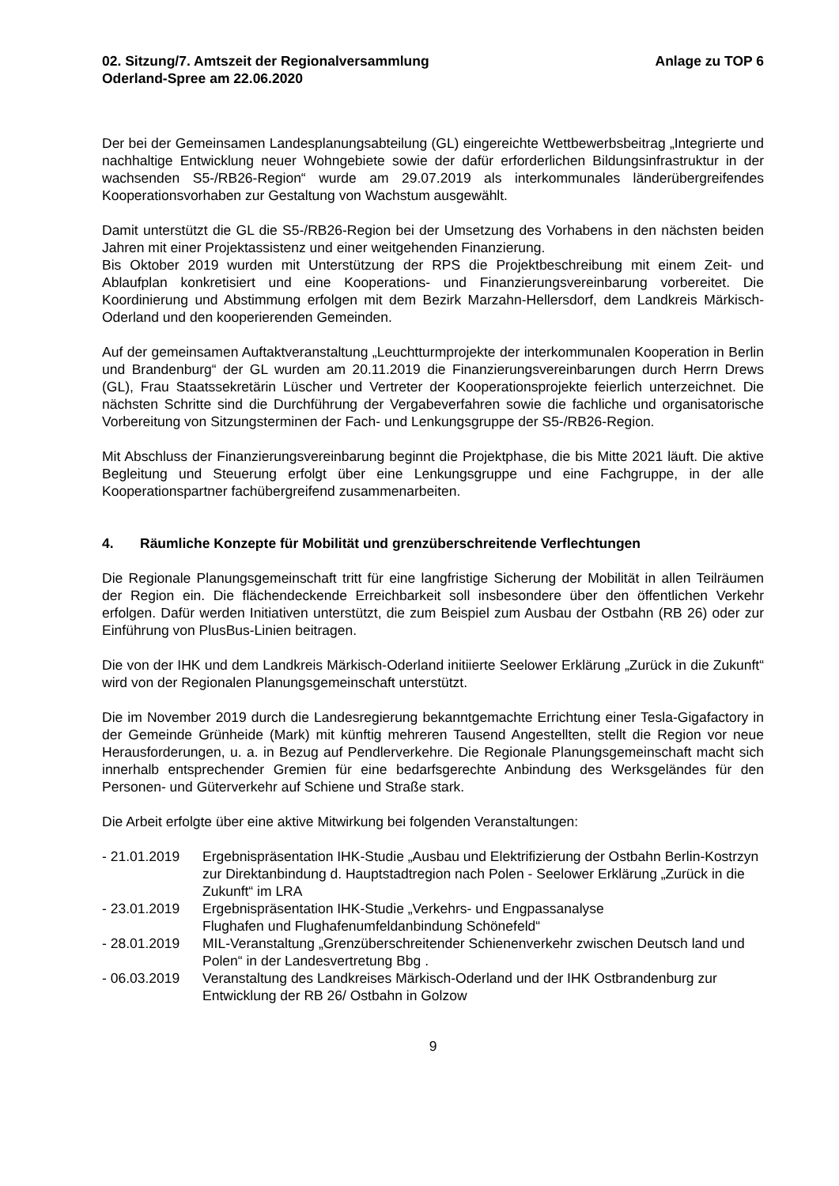02. Sitzung/7. Amtszeit der Regionalversammlung
Oderland-Spree am 22.06.2020
Anlage zu TOP 6
Der bei der Gemeinsamen Landesplanungsabteilung (GL) eingereichte Wettbewerbsbeitrag „Integrierte und nachhaltige Entwicklung neuer Wohngebiete sowie der dafür erforderlichen Bildungsinfrastruktur in der wachsenden S5-/RB26-Region“ wurde am 29.07.2019 als interkommunales länderübergreifendes Kooperationsvorhaben zur Gestaltung von Wachstum ausgewählt.
Damit unterstützt die GL die S5-/RB26-Region bei der Umsetzung des Vorhabens in den nächsten beiden Jahren mit einer Projektassistenz und einer weitgehenden Finanzierung.
Bis Oktober 2019 wurden mit Unterstützung der RPS die Projektbeschreibung mit einem Zeit- und Ablaufplan konkretisiert und eine Kooperations- und Finanzierungsvereinbarung vorbereitet. Die Koordinierung und Abstimmung erfolgen mit dem Bezirk Marzahn-Hellersdorf, dem Landkreis Märkisch-Oderland und den kooperierenden Gemeinden.
Auf der gemeinsamen Auftaktveranstaltung „Leuchtturmprojekte der interkommunalen Kooperation in Berlin und Brandenburg“ der GL wurden am 20.11.2019 die Finanzierungsvereinbarungen durch Herrn Drews (GL), Frau Staatssekretärin Lüscher und Vertreter der Kooperationsprojekte feierlich unterzeichnet. Die nächsten Schritte sind die Durchführung der Vergabeverfahren sowie die fachliche und organisatorische Vorbereitung von Sitzungsterminen der Fach- und Lenkungsgruppe der S5-/RB26-Region.
Mit Abschluss der Finanzierungsvereinbarung beginnt die Projektphase, die bis Mitte 2021 läuft. Die aktive Begleitung und Steuerung erfolgt über eine Lenkungsgruppe und eine Fachgruppe, in der alle Kooperationspartner fachübergreifend zusammenarbeiten.
4. Räumliche Konzepte für Mobilität und grenzüberschreitende Verflechtungen
Die Regionale Planungsgemeinschaft tritt für eine langfristige Sicherung der Mobilität in allen Teilräumen der Region ein. Die flächendeckende Erreichbarkeit soll insbesondere über den öffentlichen Verkehr erfolgen. Dafür werden Initiativen unterstützt, die zum Beispiel zum Ausbau der Ostbahn (RB 26) oder zur Einführung von PlusBus-Linien beitragen.
Die von der IHK und dem Landkreis Märkisch-Oderland initiierte Seelower Erklärung „Zurück in die Zukunft“ wird von der Regionalen Planungsgemeinschaft unterstützt.
Die im November 2019 durch die Landesregierung bekanntgemachte Errichtung einer Tesla-Gigafactory in der Gemeinde Grünheide (Mark) mit künftig mehreren Tausend Angestellten, stellt die Region vor neue Herausforderungen, u. a. in Bezug auf Pendlerverkehre. Die Regionale Planungsgemeinschaft macht sich innerhalb entsprechender Gremien für eine bedarfsgerechte Anbindung des Werksgeländes für den Personen- und Güterverkehr auf Schiene und Straße stark.
Die Arbeit erfolgte über eine aktive Mitwirkung bei folgenden Veranstaltungen:
- 21.01.2019
Ergebnispräsentation IHK-Studie „Ausbau und Elektrifizierung der Ostbahn Berlin-Kostrzyn zur Direktanbindung d. Hauptstadtregion nach Polen - Seelower Erklärung „Zurück in die Zukunft“ im LRA
- 23.01.2019
Ergebnispräsentation IHK-Studie „Verkehrs- und Engpassanalyse
Flughafen und Flughafenumfeldanbindung Schönefeld“
- 28.01.2019
MIL-Veranstaltung „Grenzüberschreitender Schienenverkehr zwischen Deutsch land und Polen“ in der Landesvertretung Bbg .
- 06.03.2019
Veranstaltung des Landkreises Märkisch-Oderland und der IHK Ostbrandenburg zur Entwicklung der RB 26/ Ostbahn in Golzow
9